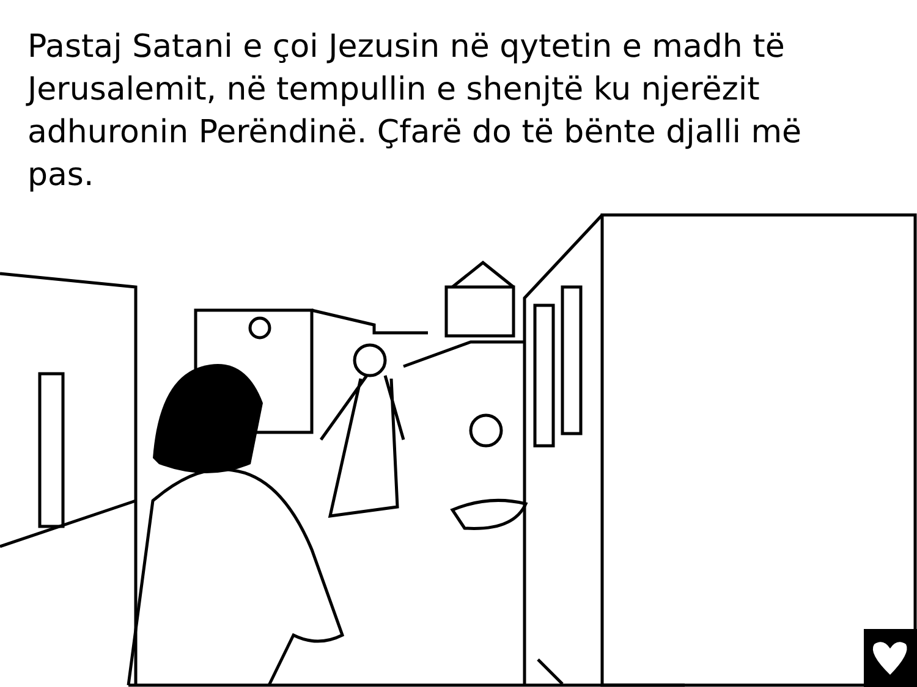Pastaj Satani e çoi Jezusin në qytetin e madh të Jerusalemit, në tempullin e shenjtë ku njerëzit adhuronin Perëndinë. Çfarë do të bënte djalli më pas.